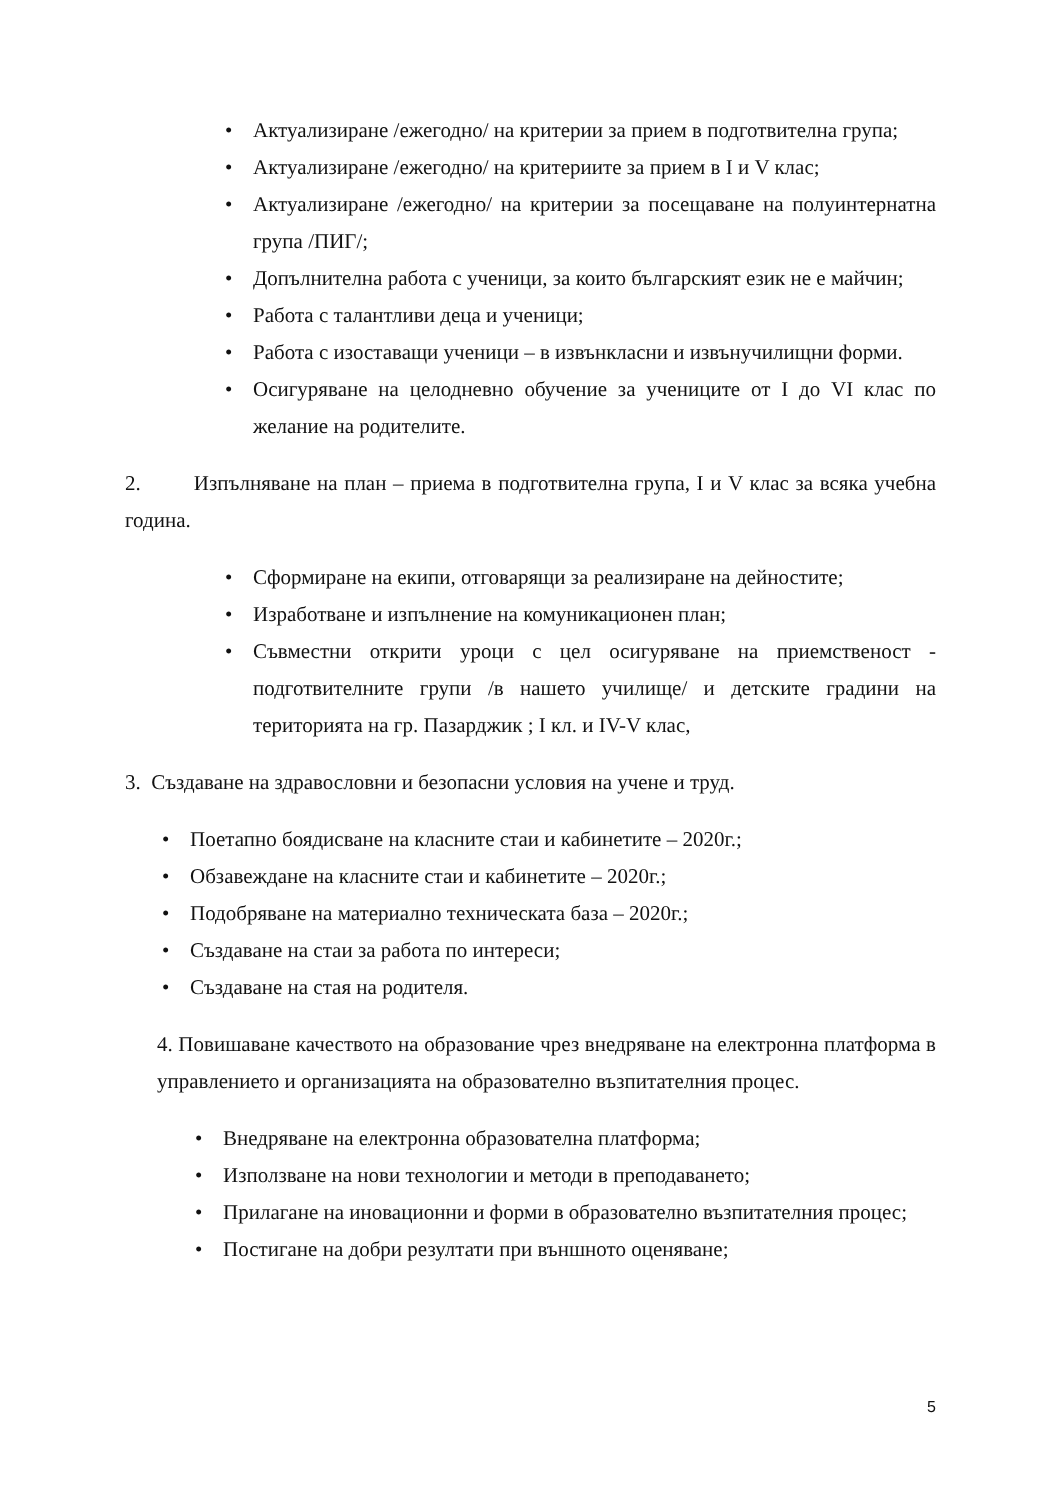• Актуализиране /ежегодно/ на критерии за прием в подготвителна група;
• Актуализиране /ежегодно/ на критериите за прием в I и V клас;
• Актуализиране /ежегодно/ на критерии за посещаване на полуинтернатна група /ПИГ/;
• Допълнителна работа с ученици, за които българският език не е майчин;
• Работа с талантливи деца и ученици;
• Работа с изоставащи ученици – в извънкласни и извънучилищни форми.
• Осигуряване на целодневно обучение за учениците от I до VI клас по желание на родителите.
2. Изпълняване на план – приема в подготвителна група, I и V клас за всяка учебна година.
• Сформиране на екипи, отговарящи за реализиране на дейностите;
• Изработване и изпълнение на комуникационен план;
• Съвместни открити уроци с цел осигуряване на приемственост - подготвителните групи /в нашето училище/ и детските градини на територията на гр. Пазарджик ; I кл. и IV-V клас,
3. Създаване на здравословни и безопасни условия на учене и труд.
• Поетапно боядисване на класните стаи и кабинетите – 2020г.;
• Обзавеждане на класните стаи и кабинетите – 2020г.;
• Подобряване на материално техническата база – 2020г.;
• Създаване на стаи за работа по интереси;
• Създаване на стая на родителя.
4. Повишаване качеството на образование чрез внедряване на електронна платформа в управлението и организацията на образователно възпитателния процес.
• Внедряване на електронна образователна платформа;
• Използване на нови технологии и методи в преподаването;
• Прилагане на иновационни и форми в образователно възпитателния процес;
• Постигане на добри резултати при външното оценяване;
5